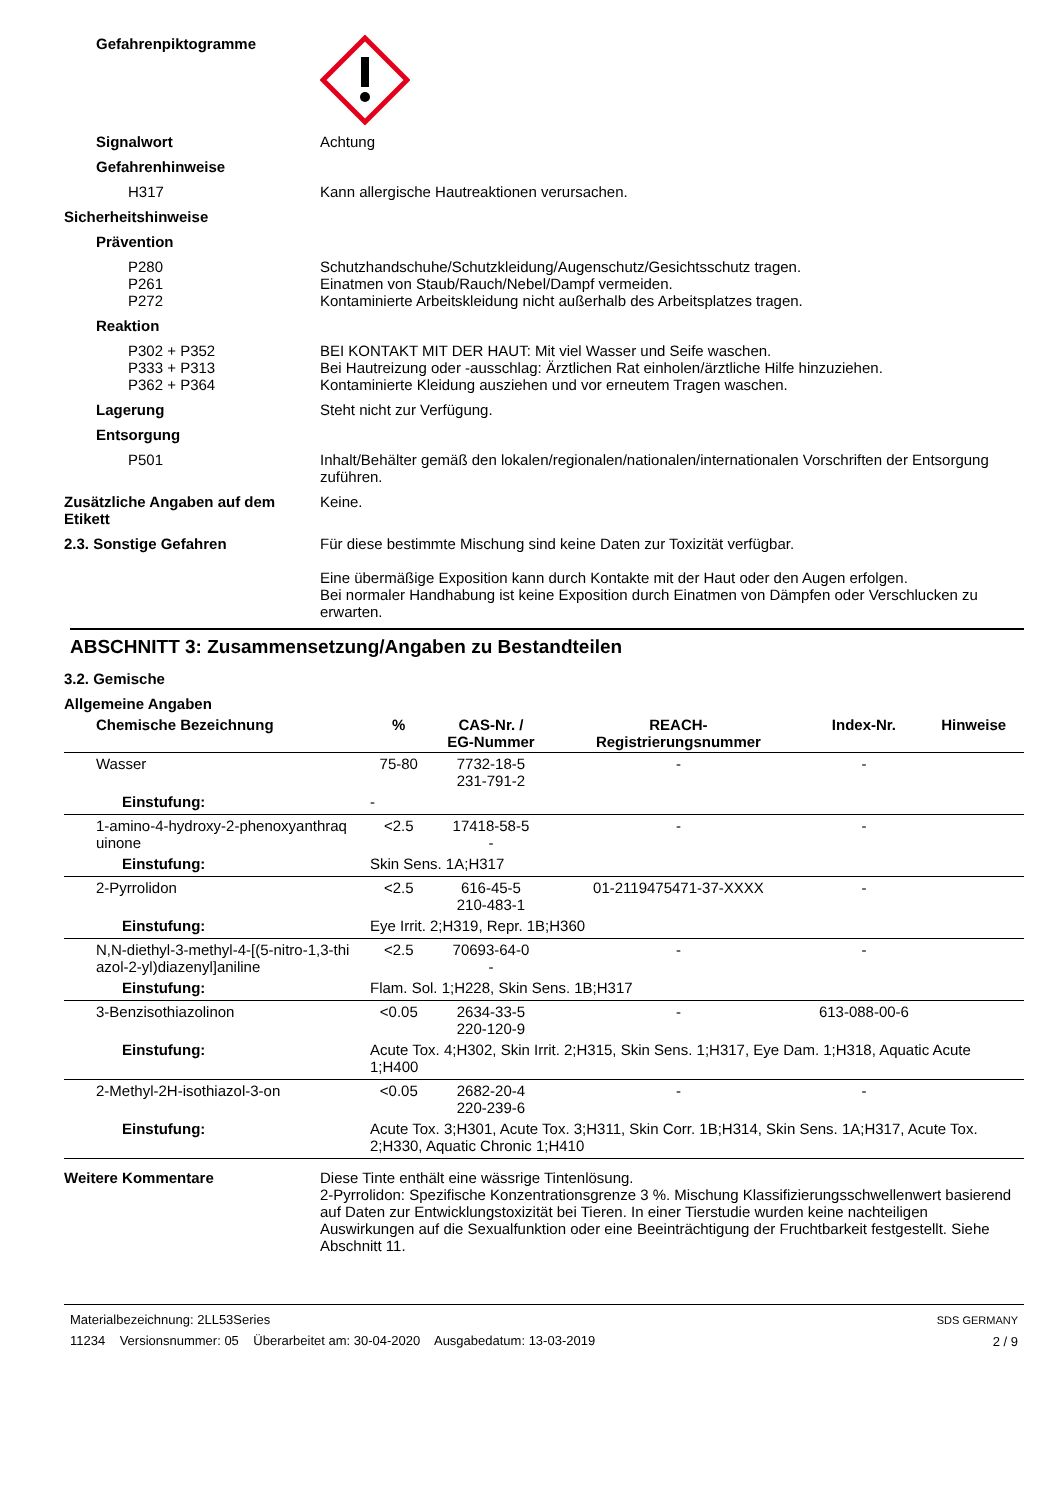Gefahrenpiktogramme
Signalwort Achtung
Gefahrenhinweise
H317 Kann allergische Hautreaktionen verursachen.
Sicherheitshinweise
Prävention
P280
P261
P272
Schutzhandschuhe/Schutzkleidung/Augenschutz/Gesichtsschutz tragen.
Einatmen von Staub/Rauch/Nebel/Dampf vermeiden.
Kontaminierte Arbeitskleidung nicht außerhalb des Arbeitsplatzes tragen.
Reaktion
P302 + P352
P333 + P313
P362 + P364
BEI KONTAKT MIT DER HAUT: Mit viel Wasser und Seife waschen.
Bei Hautreizung oder -ausschlag: Ärztlichen Rat einholen/ärztliche Hilfe hinzuziehen.
Kontaminierte Kleidung ausziehen und vor erneutem Tragen waschen.
Lagerung Steht nicht zur Verfügung.
Entsorgung
P501 Inhalt/Behälter gemäß den lokalen/regionalen/nationalen/internationalen Vorschriften der Entsorgung zuführen.
Zusätzliche Angaben auf dem Etikett
Keine.
2.3. Sonstige Gefahren Für diese bestimmte Mischung sind keine Daten zur Toxizität verfügbar.
Eine übermäßige Exposition kann durch Kontakte mit der Haut oder den Augen erfolgen.
Bei normaler Handhabung ist keine Exposition durch Einatmen von Dämpfen oder Verschlucken zu erwarten.
ABSCHNITT 3: Zusammensetzung/Angaben zu Bestandteilen
3.2. Gemische
Allgemeine Angaben
| Chemische Bezeichnung | % | CAS-Nr. / EG-Nummer | REACH- Registrierungsnummer | Index-Nr. | Hinweise |
| --- | --- | --- | --- | --- | --- |
| Wasser | 75-80 | 7732-18-5 231-791-2 | - | - | |
| Einstufung: | - | | | | |
| 1-amino-4-hydroxy-2-phenoxyanthraq uinone | <2.5 | 17418-58-5 - | - | - | |
| Einstufung: | Skin Sens. 1A;H317 | | | | |
| 2-Pyrrolidon | <2.5 | 616-45-5 210-483-1 | 01-2119475471-37-XXXX | - | |
| Einstufung: | Eye Irrit. 2;H319, Repr. 1B;H360 | | | | |
| N,N-diethyl-3-methyl-4-[(5-nitro-1,3-thi azol-2-yl)diazenyl]aniline | <2.5 | 70693-64-0 - | - | - | |
| Einstufung: | Flam. Sol. 1;H228, Skin Sens. 1B;H317 | | | | |
| 3-Benzisothiazolinon | <0.05 | 2634-33-5 220-120-9 | - | 613-088-00-6 | |
| Einstufung: | Acute Tox. 4;H302, Skin Irrit. 2;H315, Skin Sens. 1;H317, Eye Dam. 1;H318, Aquatic Acute 1;H400 | | | | |
| 2-Methyl-2H-isothiazol-3-on | <0.05 | 2682-20-4 220-239-6 | - | - | |
| Einstufung: | Acute Tox. 3;H301, Acute Tox. 3;H311, Skin Corr. 1B;H314, Skin Sens. 1A;H317, Acute Tox. 2;H330, Aquatic Chronic 1;H410 | | | | |
Weitere Kommentare Diese Tinte enthält eine wässrige Tintenlösung.
2-Pyrrolidon: Spezifische Konzentrationsgrenze 3 %. Mischung Klassifizierungsschwellenwert basierend auf Daten zur Entwicklungstoxizität bei Tieren. In einer Tierstudie wurden keine nachteiligen Auswirkungen auf die Sexualfunktion oder eine Beeinträchtigung der Fruchtbarkeit festgestellt. Siehe Abschnitt 11.
Materialbezeichnung: 2LL53Series
11234 Versionsnummer: 05 Überarbeitet am: 30-04-2020 Ausgabedatum: 13-03-2019
SDS GERMANY
2 / 9